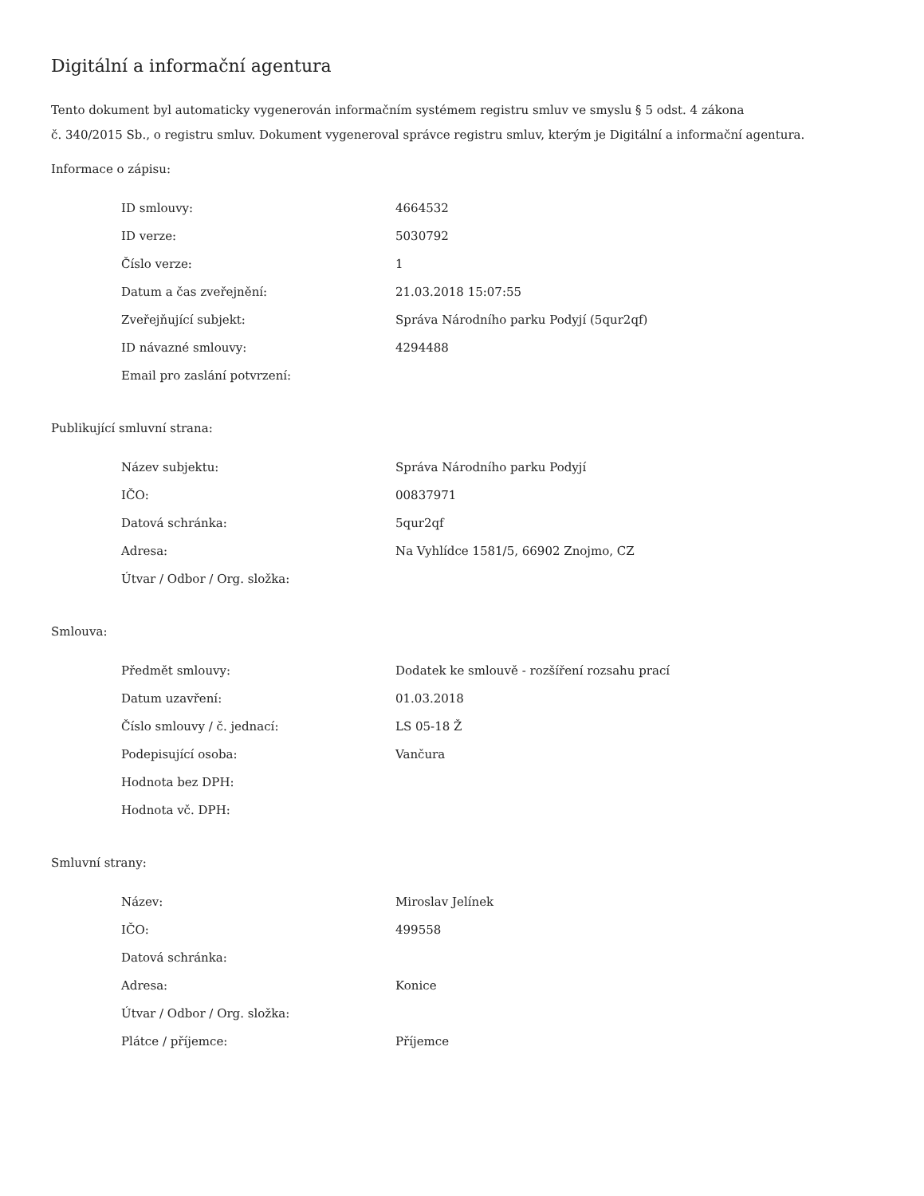Digitální a informační agentura
Tento dokument byl automaticky vygenerován informačním systémem registru smluv ve smyslu § 5 odst. 4 zákona
č. 340/2015 Sb., o registru smluv. Dokument vygeneroval správce registru smluv, kterým je Digitální a informační agentura.
Informace o zápisu:
| ID smlouvy: | 4664532 |
| ID verze: | 5030792 |
| Číslo verze: | 1 |
| Datum a čas zveřejnění: | 21.03.2018 15:07:55 |
| Zveřejňující subjekt: | Správa Národního parku Podyjí (5qur2qf) |
| ID návazné smlouvy: | 4294488 |
| Email pro zaslání potvrzení: | |
Publikující smluvní strana:
| Název subjektu: | Správa Národního parku Podyjí |
| IČO: | 00837971 |
| Datová schránka: | 5qur2qf |
| Adresa: | Na Vyhlídce 1581/5, 66902 Znojmo, CZ |
| Útvar / Odbor / Org. složka: | |
Smlouva:
| Předmět smlouvy: | Dodatek ke smlouvě - rozšíření rozsahu prací |
| Datum uzavření: | 01.03.2018 |
| Číslo smlouvy / č. jednací: | LS 05-18 Ž |
| Podepisující osoba: | Vančura |
| Hodnota bez DPH: | |
| Hodnota vč. DPH: | |
Smluvní strany:
| Název: | Miroslav Jelínek |
| IČO: | 499558 |
| Datová schránka: | |
| Adresa: | Konice |
| Útvar / Odbor / Org. složka: | |
| Plátce / příjemce: | Příjemce |